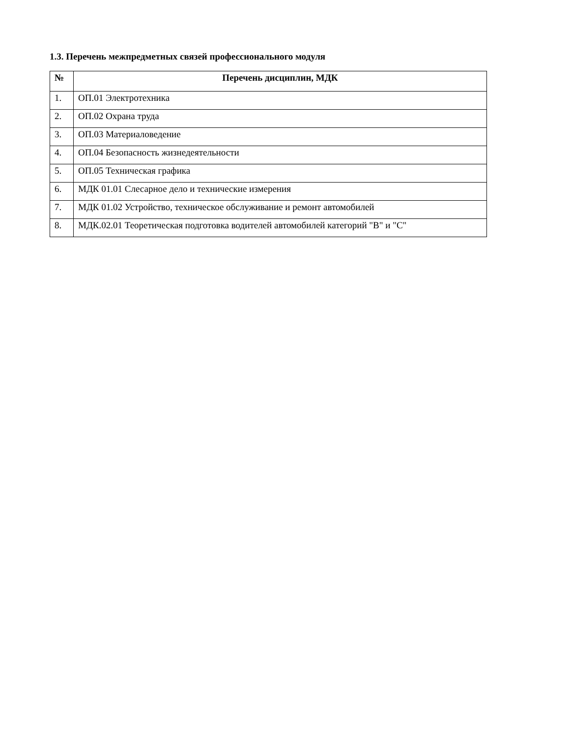1.3. Перечень межпредметных связей профессионального модуля
| № | Перечень дисциплин, МДК |
| --- | --- |
| 1. | ОП.01 Электротехника |
| 2. | ОП.02 Охрана труда |
| 3. | ОП.03 Материаловедение |
| 4. | ОП.04 Безопасность жизнедеятельности |
| 5. | ОП.05 Техническая графика |
| 6. | МДК 01.01 Слесарное дело и технические измерения |
| 7. | МДК 01.02 Устройство, техническое обслуживание и ремонт автомобилей |
| 8. | МДК.02.01 Теоретическая подготовка водителей автомобилей категорий "В" и "С" |